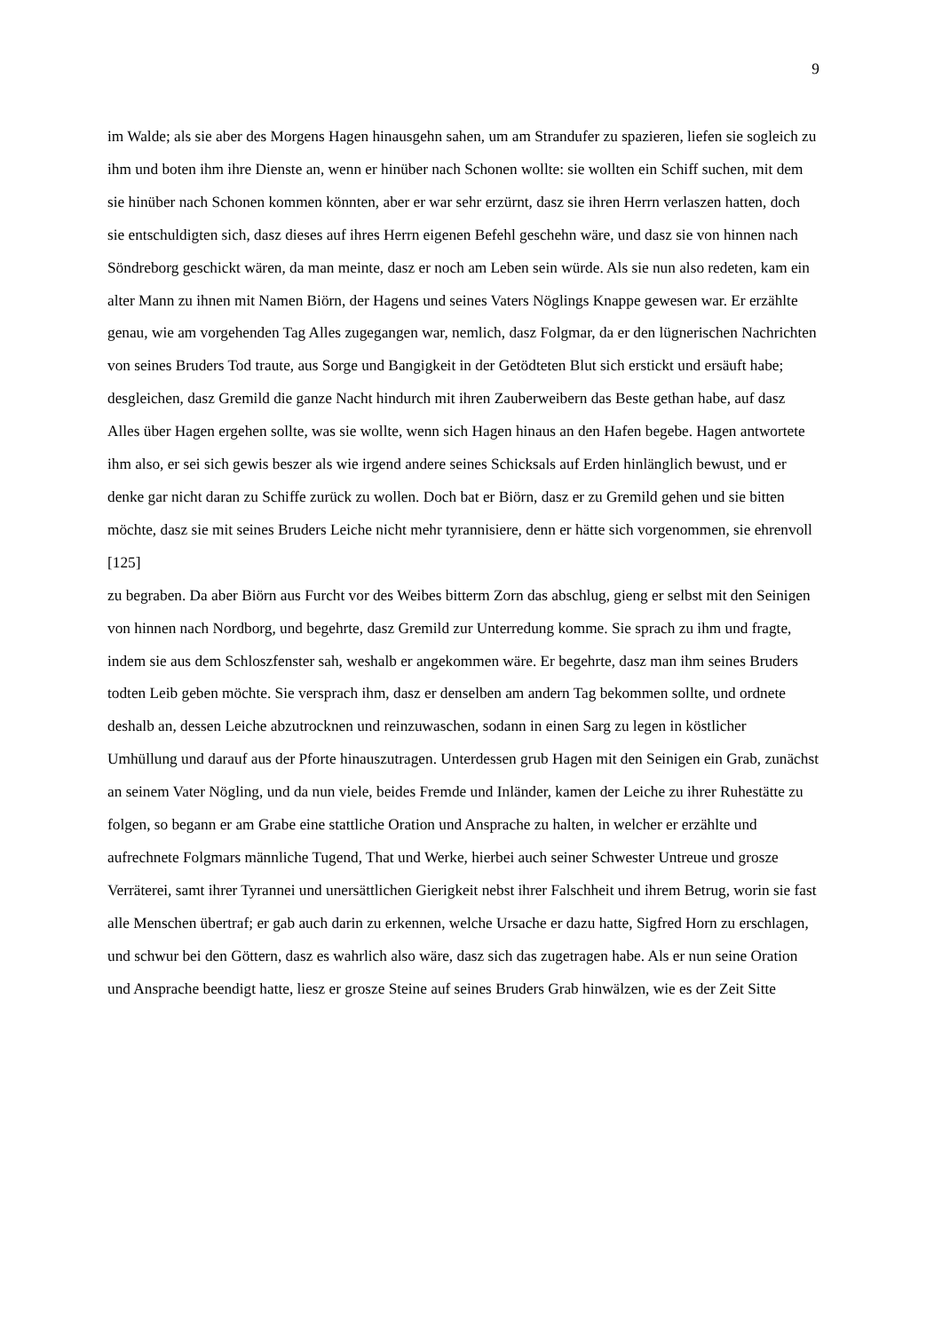9
im Walde; als sie aber des Morgens Hagen hinausgehn sahen, um am Strandufer zu spazieren, liefen sie sogleich zu ihm und boten ihm ihre Dienste an, wenn er hinüber nach Schonen wollte: sie wollten ein Schiff suchen, mit dem sie hinüber nach Schonen kommen könnten, aber er war sehr erzürnt, dasz sie ihren Herrn verlaszen hatten, doch sie entschuldigten sich, dasz dieses auf ihres Herrn eigenen Befehl geschehn wäre, und dasz sie von hinnen nach Söndreborg geschickt wären, da man meinte, dasz er noch am Leben sein würde. Als sie nun also redeten, kam ein alter Mann zu ihnen mit Namen Biörn, der Hagens und seines Vaters Nöglings Knappe gewesen war. Er erzählte genau, wie am vorgehenden Tag Alles zugegangen war, nemlich, dasz Folgmar, da er den lügnerischen Nachrichten von seines Bruders Tod traute, aus Sorge und Bangigkeit in der Getödteten Blut sich erstickt und ersäuft habe; desgleichen, dasz Gremild die ganze Nacht hindurch mit ihren Zauberweibern das Beste gethan habe, auf dasz Alles über Hagen ergehen sollte, was sie wollte, wenn sich Hagen hinaus an den Hafen begebe. Hagen antwortete ihm also, er sei sich gewis beszer als wie irgend andere seines Schicksals auf Erden hinlänglich bewust, und er denke gar nicht daran zu Schiffe zurück zu wollen. Doch bat er Biörn, dasz er zu Gremild gehen und sie bitten möchte, dasz sie mit seines Bruders Leiche nicht mehr tyrannisiere, denn er hätte sich vorgenommen, sie ehrenvoll
[125]
zu begraben. Da aber Biörn aus Furcht vor des Weibes bitterm Zorn das abschlug, gieng er selbst mit den Seinigen von hinnen nach Nordborg, und begehrte, dasz Gremild zur Unterredung komme. Sie sprach zu ihm und fragte, indem sie aus dem Schloszfenster sah, weshalb er angekommen wäre. Er begehrte, dasz man ihm seines Bruders todten Leib geben möchte. Sie versprach ihm, dasz er denselben am andern Tag bekommen sollte, und ordnete deshalb an, dessen Leiche abzutrocknen und reinzuwaschen, sodann in einen Sarg zu legen in köstlicher Umhüllung und darauf aus der Pforte hinauszutragen. Unterdessen grub Hagen mit den Seinigen ein Grab, zunächst an seinem Vater Nögling, und da nun viele, beides Fremde und Inländer, kamen der Leiche zu ihrer Ruhestätte zu folgen, so begann er am Grabe eine stattliche Oration und Ansprache zu halten, in welcher er erzählte und aufrechnete Folgmars männliche Tugend, That und Werke, hierbei auch seiner Schwester Untreue und grosze Verräterei, samt ihrer Tyrannei und unersättlichen Gierigkeit nebst ihrer Falschheit und ihrem Betrug, worin sie fast alle Menschen übertraf; er gab auch darin zu erkennen, welche Ursache er dazu hatte, Sigfred Horn zu erschlagen, und schwur bei den Göttern, dasz es wahrlich also wäre, dasz sich das zugetragen habe. Als er nun seine Oration und Ansprache beendigt hatte, liesz er grosze Steine auf seines Bruders Grab hinwälzen, wie es der Zeit Sitte